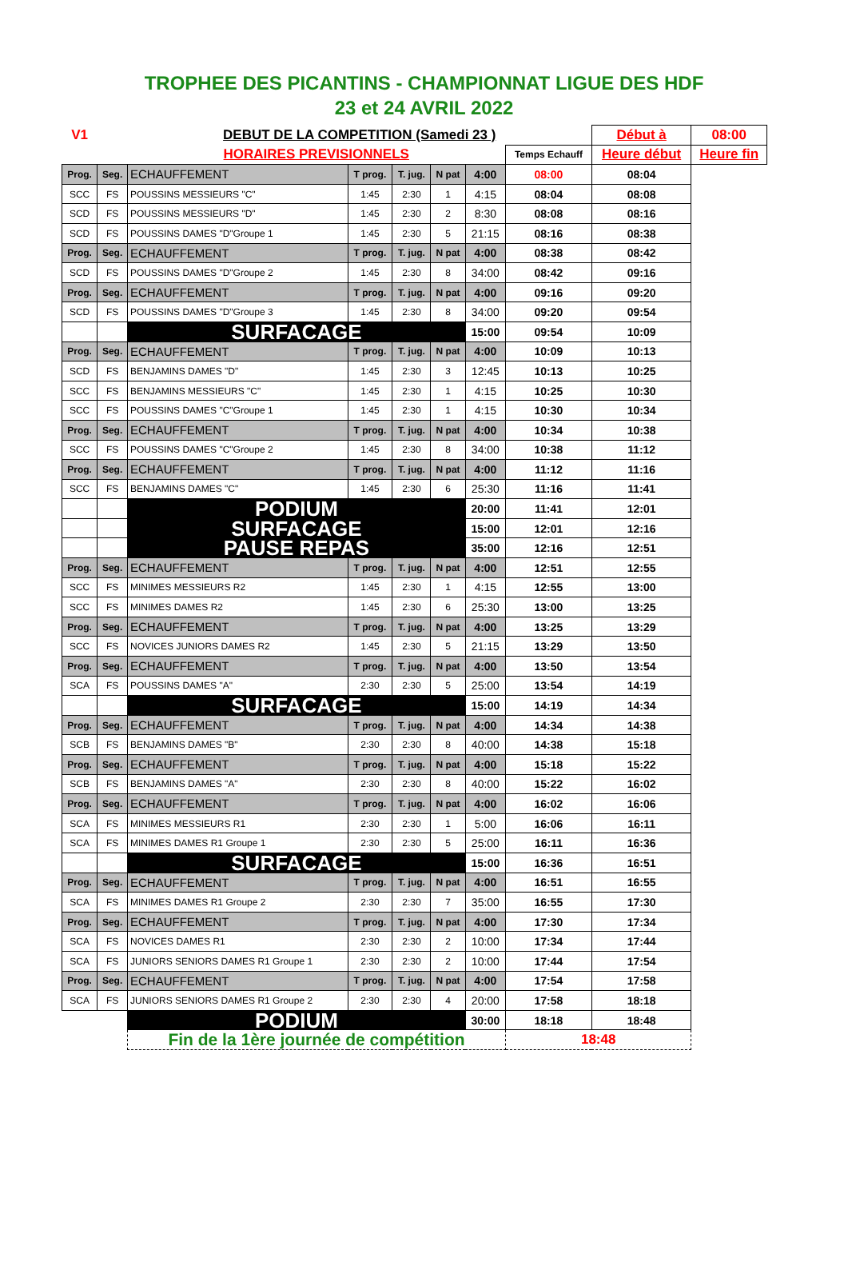TROPHEE DES PICANTINS - CHAMPIONNAT LIGUE DES HDF
23 et 24 AVRIL 2022
| V1 | | DEBUT DE LA COMPETITION (Samedi 23 ) | | | | | | Début à | 08:00 |
| | | HORAIRES PREVISIONNELS | | | | | Temps Echauff | Heure début | Heure fin |
| Prog. | Seg. | ECHAUFFEMENT | T prog. | T. jug. | N pat | 4:00 | 08:00 | 08:04 | |
| SCC | FS | POUSSINS MESSIEURS "C" | 1:45 | 2:30 | 1 | 4:15 | 08:04 | 08:08 | |
| SCD | FS | POUSSINS MESSIEURS "D" | 1:45 | 2:30 | 2 | 8:30 | 08:08 | 08:16 | |
| SCD | FS | POUSSINS DAMES "D"Groupe 1 | 1:45 | 2:30 | 5 | 21:15 | 08:16 | 08:38 | |
| Prog. | Seg. | ECHAUFFEMENT | T prog. | T. jug. | N pat | 4:00 | 08:38 | 08:42 | |
| SCD | FS | POUSSINS DAMES "D"Groupe 2 | 1:45 | 2:30 | 8 | 34:00 | 08:42 | 09:16 | |
| Prog. | Seg. | ECHAUFFEMENT | T prog. | T. jug. | N pat | 4:00 | 09:16 | 09:20 | |
| SCD | FS | POUSSINS DAMES "D"Groupe 3 | 1:45 | 2:30 | 8 | 34:00 | 09:20 | 09:54 | |
| | | SURFACAGE | | | | 15:00 | 09:54 | 10:09 | |
| Prog. | Seg. | ECHAUFFEMENT | T prog. | T. jug. | N pat | 4:00 | 10:09 | 10:13 | |
| SCD | FS | BENJAMINS DAMES "D" | 1:45 | 2:30 | 3 | 12:45 | 10:13 | 10:25 | |
| SCC | FS | BENJAMINS MESSIEURS "C" | 1:45 | 2:30 | 1 | 4:15 | 10:25 | 10:30 | |
| SCC | FS | POUSSINS DAMES "C"Groupe 1 | 1:45 | 2:30 | 1 | 4:15 | 10:30 | 10:34 | |
| Prog. | Seg. | ECHAUFFEMENT | T prog. | T. jug. | N pat | 4:00 | 10:34 | 10:38 | |
| SCC | FS | POUSSINS DAMES "C"Groupe 2 | 1:45 | 2:30 | 8 | 34:00 | 10:38 | 11:12 | |
| Prog. | Seg. | ECHAUFFEMENT | T prog. | T. jug. | N pat | 4:00 | 11:12 | 11:16 | |
| SCC | FS | BENJAMINS DAMES "C" | 1:45 | 2:30 | 6 | 25:30 | 11:16 | 11:41 | |
| | | PODIUM | | | | 20:00 | 11:41 | 12:01 | |
| | | SURFACAGE | | | | 15:00 | 12:01 | 12:16 | |
| | | PAUSE REPAS | | | | 35:00 | 12:16 | 12:51 | |
| Prog. | Seg. | ECHAUFFEMENT | T prog. | T. jug. | N pat | 4:00 | 12:51 | 12:55 | |
| SCC | FS | MINIMES MESSIEURS R2 | 1:45 | 2:30 | 1 | 4:15 | 12:55 | 13:00 | |
| SCC | FS | MINIMES DAMES R2 | 1:45 | 2:30 | 6 | 25:30 | 13:00 | 13:25 | |
| Prog. | Seg. | ECHAUFFEMENT | T prog. | T. jug. | N pat | 4:00 | 13:25 | 13:29 | |
| SCC | FS | NOVICES JUNIORS DAMES R2 | 1:45 | 2:30 | 5 | 21:15 | 13:29 | 13:50 | |
| Prog. | Seg. | ECHAUFFEMENT | T prog. | T. jug. | N pat | 4:00 | 13:50 | 13:54 | |
| SCA | FS | POUSSINS DAMES "A" | 2:30 | 2:30 | 5 | 25:00 | 13:54 | 14:19 | |
| | | SURFACAGE | | | | 15:00 | 14:19 | 14:34 | |
| Prog. | Seg. | ECHAUFFEMENT | T prog. | T. jug. | N pat | 4:00 | 14:34 | 14:38 | |
| SCB | FS | BENJAMINS DAMES "B" | 2:30 | 2:30 | 8 | 40:00 | 14:38 | 15:18 | |
| Prog. | Seg. | ECHAUFFEMENT | T prog. | T. jug. | N pat | 4:00 | 15:18 | 15:22 | |
| SCB | FS | BENJAMINS DAMES "A" | 2:30 | 2:30 | 8 | 40:00 | 15:22 | 16:02 | |
| Prog. | Seg. | ECHAUFFEMENT | T prog. | T. jug. | N pat | 4:00 | 16:02 | 16:06 | |
| SCA | FS | MINIMES MESSIEURS R1 | 2:30 | 2:30 | 1 | 5:00 | 16:06 | 16:11 | |
| SCA | FS | MINIMES DAMES R1 Groupe 1 | 2:30 | 2:30 | 5 | 25:00 | 16:11 | 16:36 | |
| | | SURFACAGE | | | | 15:00 | 16:36 | 16:51 | |
| Prog. | Seg. | ECHAUFFEMENT | T prog. | T. jug. | N pat | 4:00 | 16:51 | 16:55 | |
| SCA | FS | MINIMES DAMES R1 Groupe 2 | 2:30 | 2:30 | 7 | 35:00 | 16:55 | 17:30 | |
| Prog. | Seg. | ECHAUFFEMENT | T prog. | T. jug. | N pat | 4:00 | 17:30 | 17:34 | |
| SCA | FS | NOVICES DAMES R1 | 2:30 | 2:30 | 2 | 10:00 | 17:34 | 17:44 | |
| SCA | FS | JUNIORS SENIORS DAMES R1 Groupe 1 | 2:30 | 2:30 | 2 | 10:00 | 17:44 | 17:54 | |
| Prog. | Seg. | ECHAUFFEMENT | T prog. | T. jug. | N pat | 4:00 | 17:54 | 17:58 | |
| SCA | FS | JUNIORS SENIORS DAMES R1 Groupe 2 | 2:30 | 2:30 | 4 | 20:00 | 17:58 | 18:18 | |
| | | PODIUM | | | | 30:00 | 18:18 | 18:48 | |
| | | Fin de la 1ère journée de compétition | | | | | 18:48 | | |